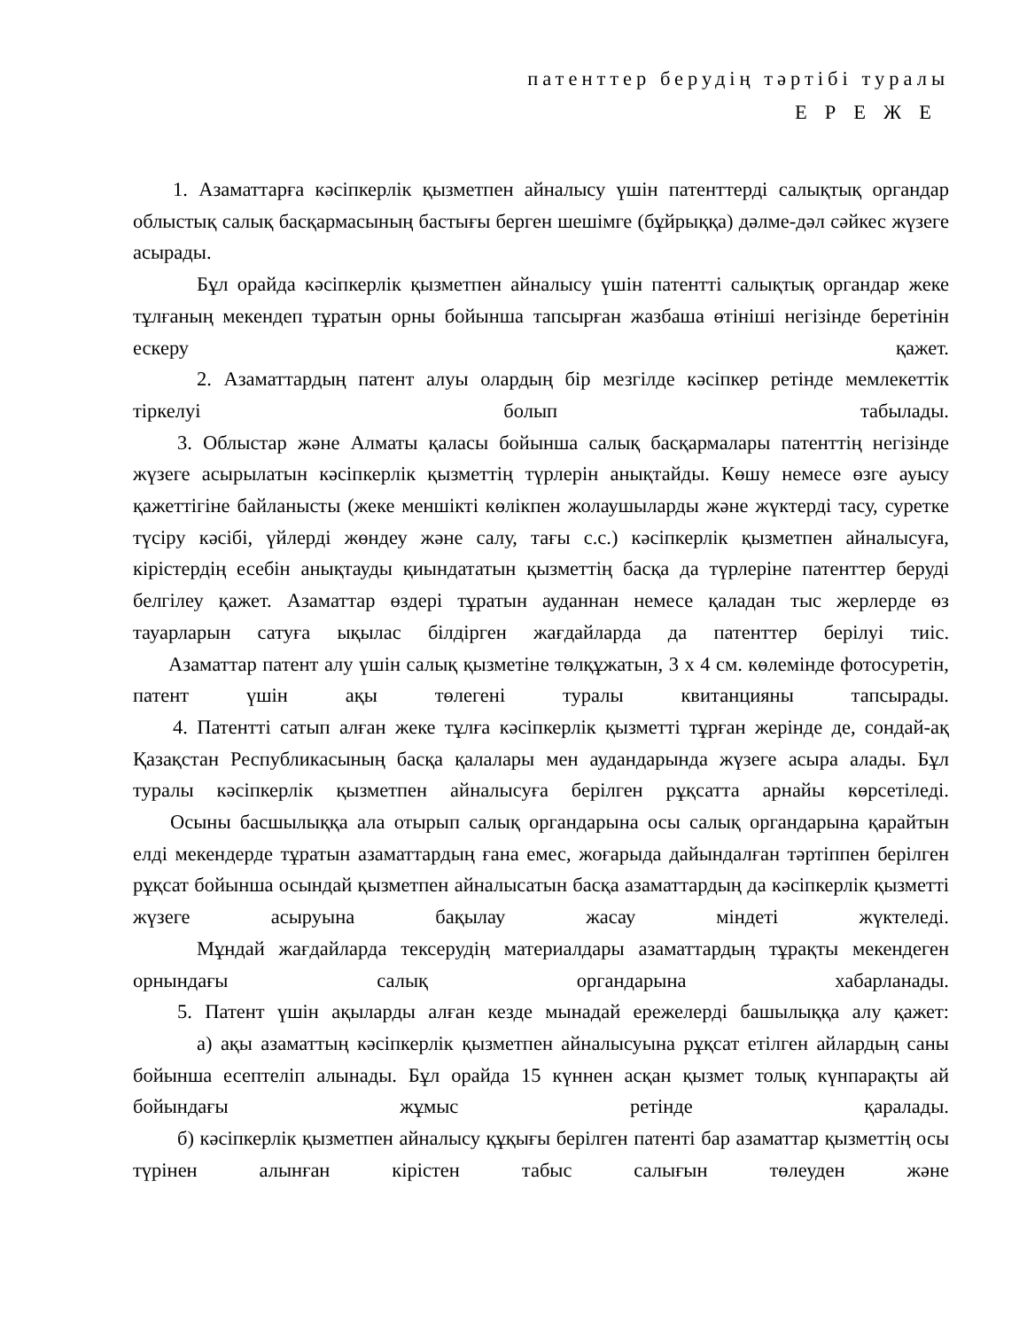патенттер берудің тәртібі туралы
ЕРЕЖЕ
1. Азаматтарға кәсіпкерлік қызметпен айналысу үшін патенттерді салықтық органдар облыстық салық басқармасының бастығы берген шешімге (бұйрыққа) дәлме-дәл сәйкес жүзеге асырады.
Бұл орайда кәсіпкерлік қызметпен айналысу үшін патентті салықтық органдар жеке тұлғаның мекендеп тұратын орны бойынша тапсырған жазбаша өтініші негізінде беретінін ескеру қажет.
2. Азаматтардың патент алуы олардың бір мезгілде кәсіпкер ретінде мемлекеттік тіркелуі болып табылады.
3. Облыстар және Алматы қаласы бойынша салық басқармалары патенттің негізінде жүзеге асырылатын кәсіпкерлік қызметтің түрлерін анықтайды. Көшу немесе өзге ауысу қажеттігіне байланысты (жеке меншікті көлікпен жолаушыларды және жүктерді тасу, суретке түсіру кәсібі, үйлерді жөндеу және салу, тағы с.с.) кәсіпкерлік қызметпен айналысуға, кірістердің есебін анықтауды қиындататын қызметтің басқа да түрлеріне патенттер беруді белгілеу қажет. Азаматтар өздері тұратын ауданнан немесе қаладан тыс жерлерде өз тауарларын сатуға ықылас білдірген жағдайларда да патенттер берілуі тиіс.
Азаматтар патент алу үшін салық қызметіне төлқұжатын, 3 х 4 см. көлемінде фотосуретін, патент үшін ақы төлегені туралы квитанцияны тапсырады.
4. Патентті сатып алған жеке тұлға кәсіпкерлік қызметті тұрған жерінде де, сондай-ақ Қазақстан Республикасының басқа қалалары мен аудандарында жүзеге асыра алады. Бұл туралы кәсіпкерлік қызметпен айналысуға берілген рұқсатта арнайы көрсетіледі.
Осыны басшылыққа ала отырып салық органдарына осы салық органдарына қарайтын елді мекендерде тұратын азаматтардың ғана емес, жоғарыда дайындалған тәртіппен берілген рұқсат бойынша осындай қызметпен айналысатын басқа азаматтардың да кәсіпкерлік қызметті жүзеге асыруына бақылау жасау міндеті жүктеледі.
Мұндай жағдайларда тексерудің материалдары азаматтардың тұрақты мекендеген орнындағы салық органдарына хабарланады.
5. Патент үшін ақыларды алған кезде мынадай ережелерді башылыққа алу қажет:
а) ақы азаматтың кәсіпкерлік қызметпен айналысуына рұқсат етілген айлардың саны бойынша есептеліп алынады. Бұл орайда 15 күннен асқан қызмет толық күнпарақты ай бойындағы жұмыс ретінде қаралады.
б) кәсіпкерлік қызметпен айналысу құқығы берілген патенті бар азаматтар қызметтің осы түрінен алынған кірістен табыс салығын төлеуден және